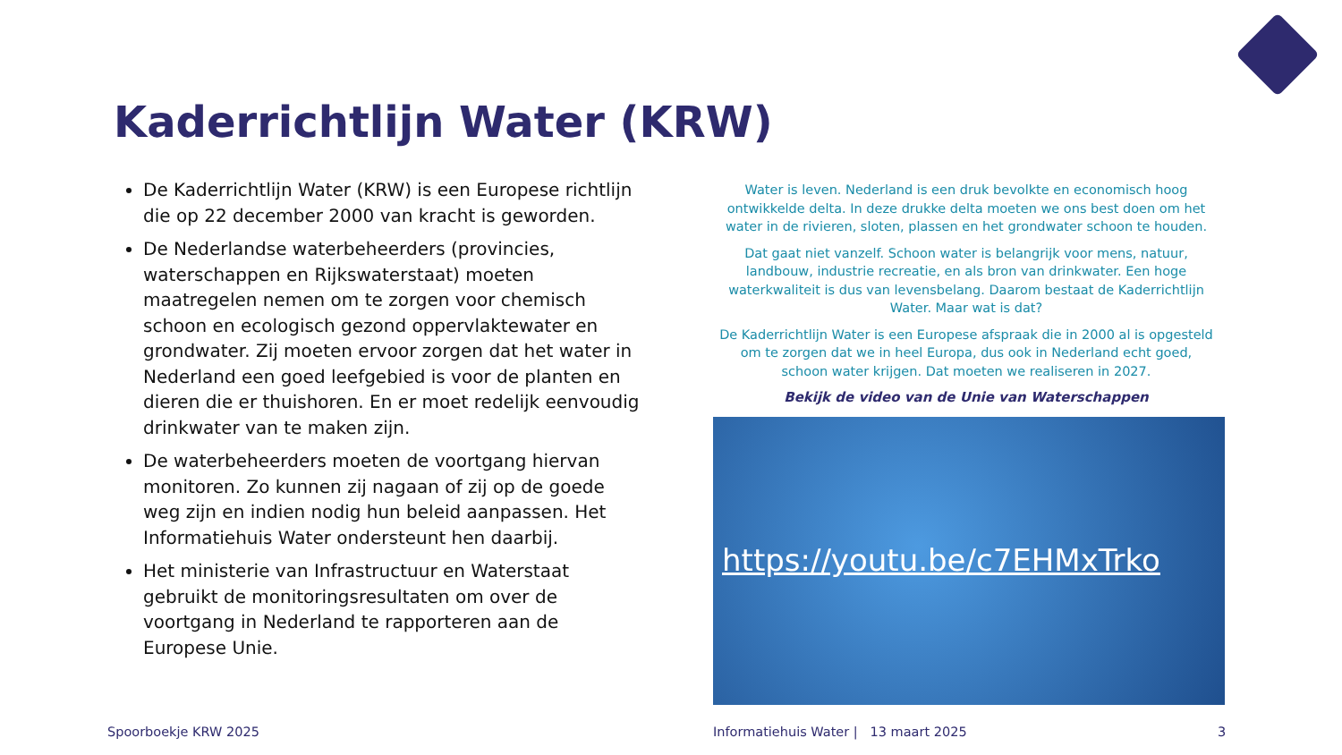Kaderrichtlijn Water (KRW)
De Kaderrichtlijn Water (KRW) is een Europese richtlijn die op 22 december 2000 van kracht is geworden.
De Nederlandse waterbeheerders (provincies, waterschappen en Rijkswaterstaat) moeten maatregelen nemen om te zorgen voor chemisch schoon en ecologisch gezond oppervlaktewater en grondwater. Zij moeten ervoor zorgen dat het water in Nederland een goed leefgebied is voor de planten en dieren die er thuishoren. En er moet redelijk eenvoudig drinkwater van te maken zijn.
De waterbeheerders moeten de voortgang hiervan monitoren. Zo kunnen zij nagaan of zij op de goede weg zijn en indien nodig hun beleid aanpassen. Het Informatiehuis Water ondersteunt hen daarbij.
Het ministerie van Infrastructuur en Waterstaat gebruikt de monitoringsresultaten om over de voortgang in Nederland te rapporteren aan de Europese Unie.
Water is leven. Nederland is een druk bevolkte en economisch hoog ontwikkelde delta. In deze drukke delta moeten we ons best doen om het water in de rivieren, sloten, plassen en het grondwater schoon te houden.
Dat gaat niet vanzelf. Schoon water is belangrijk voor mens, natuur, landbouw, industrie recreatie, en als bron van drinkwater. Een hoge waterkwaliteit is dus van levensbelang. Daarom bestaat de Kaderrichtlijn Water. Maar wat is dat?
De Kaderrichtlijn Water is een Europese afspraak die in 2000 al is opgesteld om te zorgen dat we in heel Europa, dus ook in Nederland echt goed, schoon water krijgen. Dat moeten we realiseren in 2027.
Bekijk de video van de Unie van Waterschappen
https://youtu.be/c7EHMxTrko
Spoorboekje KRW 2025
Informatiehuis Water | 13 maart 2025
3